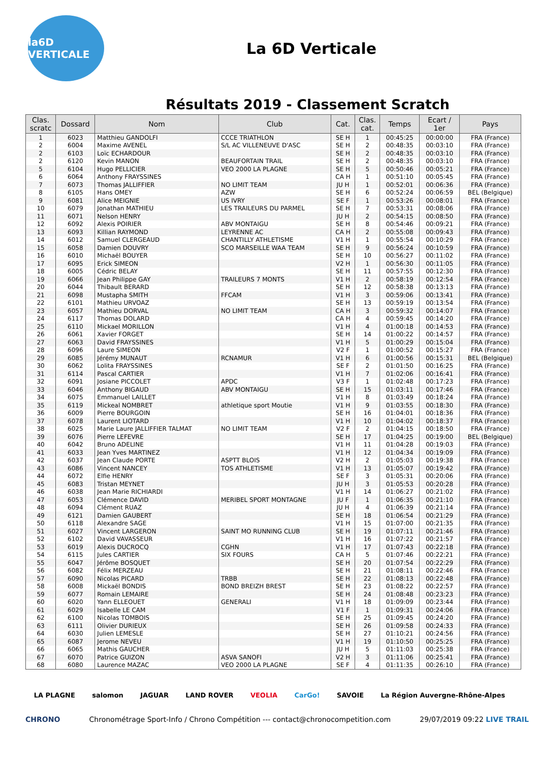la6D VERTICALE
La 6D Verticale
Résultats 2019 - Classement Scratch
| Clas. scratc | Dossard | Nom | Club | Cat. | Clas. cat. | Temps | Ecart / 1er | Pays |
| --- | --- | --- | --- | --- | --- | --- | --- | --- |
| 1 | 6023 | Matthieu GANDOLFI | CCCE TRIATHLON | SE H | 1 | 00:45:25 | 00:00:00 | FRA (France) |
| 2 | 6004 | Maxime AVENEL | S/L AC VILLENEUVE D'ASC | SE H | 2 | 00:48:35 | 00:03:10 | FRA (France) |
| 2 | 6103 | Loïc ECHARDOUR | | SE H | 2 | 00:48:35 | 00:03:10 | FRA (France) |
| 2 | 6120 | Kevin MANON | BEAUFORTAIN TRAIL | SE H | 2 | 00:48:35 | 00:03:10 | FRA (France) |
| 5 | 6104 | Hugo PELLICIER | VEO 2000 LA PLAGNE | SE H | 5 | 00:50:46 | 00:05:21 | FRA (France) |
| 6 | 6064 | Anthony FRAYSSINES | | CA H | 1 | 00:51:10 | 00:05:45 | FRA (France) |
| 7 | 6073 | Thomas JALLIFFIER | NO LIMIT TEAM | JU H | 1 | 00:52:01 | 00:06:36 | FRA (France) |
| 8 | 6105 | Hans OMEY | AZW | SE H | 6 | 00:52:24 | 00:06:59 | BEL (Belgique) |
| 9 | 6081 | Alice MEIGNIE | US IVRY | SE F | 1 | 00:53:26 | 00:08:01 | FRA (France) |
| 10 | 6079 | Jonathan MATHIEU | LES TRAILEURS DU PARMEL | SE H | 7 | 00:53:31 | 00:08:06 | FRA (France) |
| 11 | 6071 | Nelson HENRY | | JU H | 2 | 00:54:15 | 00:08:50 | FRA (France) |
| 12 | 6092 | Alexis POIRIER | ABV MONTAIGU | SE H | 8 | 00:54:46 | 00:09:21 | FRA (France) |
| 13 | 6093 | Killian RAYMOND | LEYRENNE AC | CA H | 2 | 00:55:08 | 00:09:43 | FRA (France) |
| 14 | 6012 | Samuel CLERGEAUD | CHANTILLY ATHLETISME | V1 H | 1 | 00:55:54 | 00:10:29 | FRA (France) |
| 15 | 6058 | Damien DOUVRY | SCO MARSEILLE WAA TEAM | SE H | 9 | 00:56:24 | 00:10:59 | FRA (France) |
| 16 | 6010 | Michaël BOUYER | | SE H | 10 | 00:56:27 | 00:11:02 | FRA (France) |
| 17 | 6095 | Erick SIMEON | | V2 H | 1 | 00:56:30 | 00:11:05 | FRA (France) |
| 18 | 6005 | Cédric BELAY | | SE H | 11 | 00:57:55 | 00:12:30 | FRA (France) |
| 19 | 6066 | Jean Philippe GAY | TRAILEURS 7 MONTS | V1 H | 2 | 00:58:19 | 00:12:54 | FRA (France) |
| 20 | 6044 | Thibault BERARD | | SE H | 12 | 00:58:38 | 00:13:13 | FRA (France) |
| 21 | 6098 | Mustapha SMITH | FFCAM | V1 H | 3 | 00:59:06 | 00:13:41 | FRA (France) |
| 22 | 6101 | Mathieu URVOAZ | | SE H | 13 | 00:59:19 | 00:13:54 | FRA (France) |
| 23 | 6057 | Mathieu DORVAL | NO LIMIT TEAM | CA H | 3 | 00:59:32 | 00:14:07 | FRA (France) |
| 24 | 6117 | Thomas DOLARD | | CA H | 4 | 00:59:45 | 00:14:20 | FRA (France) |
| 25 | 6110 | Mickael MORILLON | | V1 H | 4 | 01:00:18 | 00:14:53 | FRA (France) |
| 26 | 6061 | Xavier FORGET | | SE H | 14 | 01:00:22 | 00:14:57 | FRA (France) |
| 27 | 6063 | David FRAYSSINES | | V1 H | 5 | 01:00:29 | 00:15:04 | FRA (France) |
| 28 | 6096 | Laure SIMEON | | V2 F | 1 | 01:00:52 | 00:15:27 | FRA (France) |
| 29 | 6085 | Jérémy MUNAUT | RCNAMUR | V1 H | 6 | 01:00:56 | 00:15:31 | BEL (Belgique) |
| 30 | 6062 | Lolita FRAYSSINES | | SE F | 2 | 01:01:50 | 00:16:25 | FRA (France) |
| 31 | 6114 | Pascal CARTIER | | V1 H | 7 | 01:02:06 | 00:16:41 | FRA (France) |
| 32 | 6091 | Josiane PICCOLET | APDC | V3 F | 1 | 01:02:48 | 00:17:23 | FRA (France) |
| 33 | 6046 | Anthony BIGAUD | ABV MONTAIGU | SE H | 15 | 01:03:11 | 00:17:46 | FRA (France) |
| 34 | 6075 | Emmanuel LAILLET | | V1 H | 8 | 01:03:49 | 00:18:24 | FRA (France) |
| 35 | 6119 | Mickeal NOMBRET | athletique sport Moutie | V1 H | 9 | 01:03:55 | 00:18:30 | FRA (France) |
| 36 | 6009 | Pierre BOURGOIN | | SE H | 16 | 01:04:01 | 00:18:36 | FRA (France) |
| 37 | 6078 | Laurent LIOTARD | | V1 H | 10 | 01:04:02 | 00:18:37 | FRA (France) |
| 38 | 6025 | Marie Laure JALLIFFIER TALMAT | NO LIMIT TEAM | V2 F | 2 | 01:04:15 | 00:18:50 | FRA (France) |
| 39 | 6076 | Pierre LEFEVRE | | SE H | 17 | 01:04:25 | 00:19:00 | BEL (Belgique) |
| 40 | 6042 | Bruno ADELINE | | V1 H | 11 | 01:04:28 | 00:19:03 | FRA (France) |
| 41 | 6033 | Jean Yves MARTINEZ | | V1 H | 12 | 01:04:34 | 00:19:09 | FRA (France) |
| 42 | 6037 | Jean Claude PORTE | ASPTT BLOIS | V2 H | 2 | 01:05:03 | 00:19:38 | FRA (France) |
| 43 | 6086 | Vincent NANCEY | TOS ATHLETISME | V1 H | 13 | 01:05:07 | 00:19:42 | FRA (France) |
| 44 | 6072 | Elfie HENRY | | SE F | 3 | 01:05:31 | 00:20:06 | FRA (France) |
| 45 | 6083 | Tristan MEYNET | | JU H | 3 | 01:05:53 | 00:20:28 | FRA (France) |
| 46 | 6038 | Jean Marie RICHIARDI | | V1 H | 14 | 01:06:27 | 00:21:02 | FRA (France) |
| 47 | 6053 | Clémence DAVID | MERIBEL SPORT MONTAGNE | JU F | 1 | 01:06:35 | 00:21:10 | FRA (France) |
| 48 | 6094 | Clément RUAZ | | JU H | 4 | 01:06:39 | 00:21:14 | FRA (France) |
| 49 | 6121 | Damien GAUBERT | | SE H | 18 | 01:06:54 | 00:21:29 | FRA (France) |
| 50 | 6118 | Alexandre SAGE | | V1 H | 15 | 01:07:00 | 00:21:35 | FRA (France) |
| 51 | 6027 | Vincent LARGERON | SAINT MO RUNNING CLUB | SE H | 19 | 01:07:11 | 00:21:46 | FRA (France) |
| 52 | 6102 | David VAVASSEUR | | V1 H | 16 | 01:07:22 | 00:21:57 | FRA (France) |
| 53 | 6019 | Alexis DUCROCQ | CGHN | V1 H | 17 | 01:07:43 | 00:22:18 | FRA (France) |
| 54 | 6115 | Jules CARTIER | SIX FOURS | CA H | 5 | 01:07:46 | 00:22:21 | FRA (France) |
| 55 | 6047 | Jérôme BOSQUET | | SE H | 20 | 01:07:54 | 00:22:29 | FRA (France) |
| 56 | 6082 | Félix MERZEAU | | SE H | 21 | 01:08:11 | 00:22:46 | FRA (France) |
| 57 | 6090 | Nicolas PICARD | TRBB | SE H | 22 | 01:08:13 | 00:22:48 | FRA (France) |
| 58 | 6008 | Mickaël BONDIS | BOND BREIZH BREST | SE H | 23 | 01:08:22 | 00:22:57 | FRA (France) |
| 59 | 6077 | Romain LEMAIRE | | SE H | 24 | 01:08:48 | 00:23:23 | FRA (France) |
| 60 | 6020 | Yann ELLEOUET | GENERALI | V1 H | 18 | 01:09:09 | 00:23:44 | FRA (France) |
| 61 | 6029 | Isabelle LE CAM | | V1 F | 1 | 01:09:31 | 00:24:06 | FRA (France) |
| 62 | 6100 | Nicolas TOMBOIS | | SE H | 25 | 01:09:45 | 00:24:20 | FRA (France) |
| 63 | 6111 | Olivier DURIEUX | | SE H | 26 | 01:09:58 | 00:24:33 | FRA (France) |
| 64 | 6030 | Julien LEMESLE | | SE H | 27 | 01:10:21 | 00:24:56 | FRA (France) |
| 65 | 6087 | Jerome NEVEU | | V1 H | 19 | 01:10:50 | 00:25:25 | FRA (France) |
| 66 | 6065 | Mathis GAUCHER | | JU H | 5 | 01:11:03 | 00:25:38 | FRA (France) |
| 67 | 6070 | Patrice GUIZON | ASVA SANOFI | V2 H | 3 | 01:11:06 | 00:25:41 | FRA (France) |
| 68 | 6080 | Laurence MAZAC | VEO 2000 LA PLAGNE | SE F | 4 | 01:11:35 | 00:26:10 | FRA (France) |
LA PLAGNE salomon JAGUAR LAND ROVER VEOLIA CarGo! SAVOIE La Région Auvergne-Rhône-Alpes
CHRONO Chronométrage Sport-Info / Chrono Compétition --- contact@chronocompetition.com 29/07/2019 09:22 LIVE TRAIL